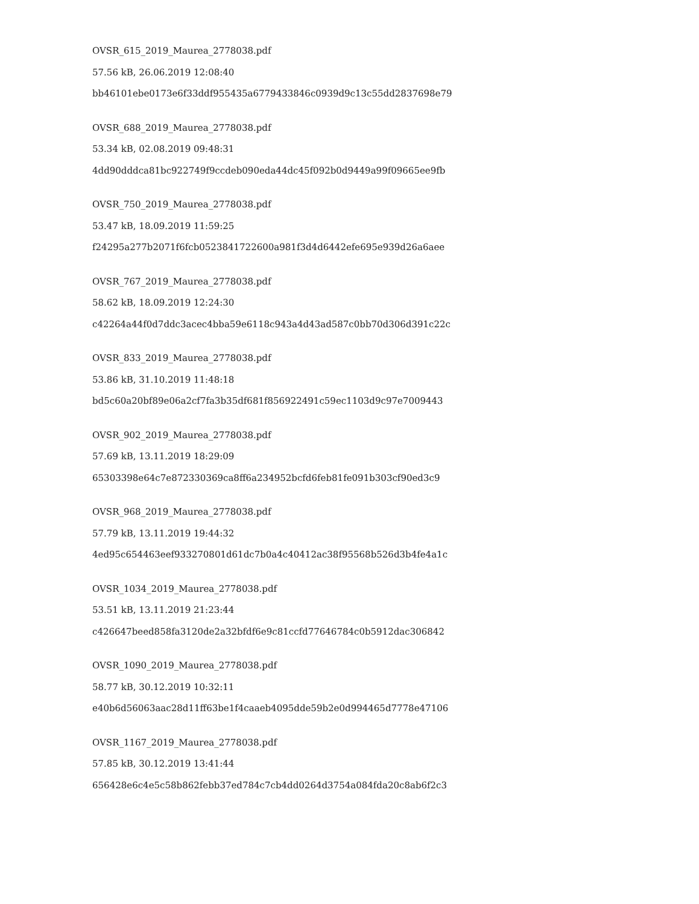OVSR_615_2019_Maurea_2778038.pdf
57.56 kB, 26.06.2019 12:08:40
bb46101ebe0173e6f33ddf955435a6779433846c0939d9c13c55dd2837698e79
OVSR_688_2019_Maurea_2778038.pdf
53.34 kB, 02.08.2019 09:48:31
4dd90dddca81bc922749f9ccdeb090eda44dc45f092b0d9449a99f09665ee9fb
OVSR_750_2019_Maurea_2778038.pdf
53.47 kB, 18.09.2019 11:59:25
f24295a277b2071f6fcb0523841722600a981f3d4d6442efe695e939d26a6aee
OVSR_767_2019_Maurea_2778038.pdf
58.62 kB, 18.09.2019 12:24:30
c42264a44f0d7ddc3acec4bba59e6118c943a4d43ad587c0bb70d306d391c22c
OVSR_833_2019_Maurea_2778038.pdf
53.86 kB, 31.10.2019 11:48:18
bd5c60a20bf89e06a2cf7fa3b35df681f856922491c59ec1103d9c97e7009443
OVSR_902_2019_Maurea_2778038.pdf
57.69 kB, 13.11.2019 18:29:09
65303398e64c7e872330369ca8ff6a234952bcfd6feb81fe091b303cf90ed3c9
OVSR_968_2019_Maurea_2778038.pdf
57.79 kB, 13.11.2019 19:44:32
4ed95c654463eef933270801d61dc7b0a4c40412ac38f95568b526d3b4fe4a1c
OVSR_1034_2019_Maurea_2778038.pdf
53.51 kB, 13.11.2019 21:23:44
c426647beed858fa3120de2a32bfdf6e9c81ccfd77646784c0b5912dac306842
OVSR_1090_2019_Maurea_2778038.pdf
58.77 kB, 30.12.2019 10:32:11
e40b6d56063aac28d11ff63be1f4caaeb4095dde59b2e0d994465d7778e47106
OVSR_1167_2019_Maurea_2778038.pdf
57.85 kB, 30.12.2019 13:41:44
656428e6c4e5c58b862febb37ed784c7cb4dd0264d3754a084fda20c8ab6f2c3